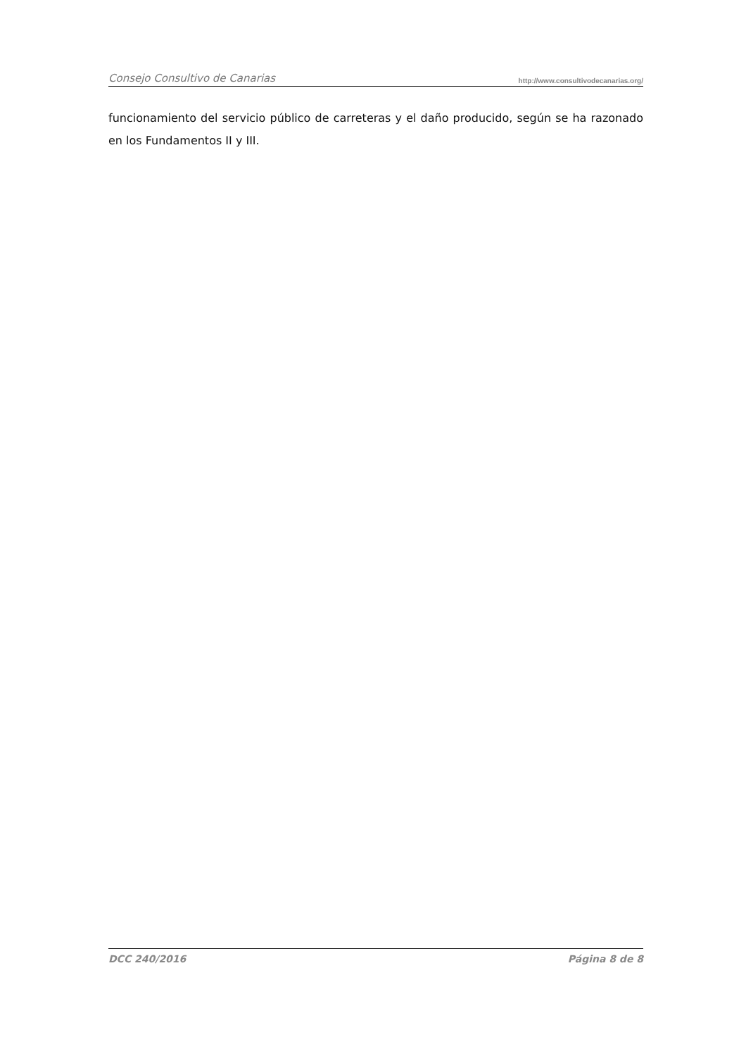Consejo Consultivo de Canarias http://www.consultivodecanarias.org/
funcionamiento del servicio público de carreteras y el daño producido, según se ha razonado en los Fundamentos II y III.
DCC 240/2016 Página 8 de 8